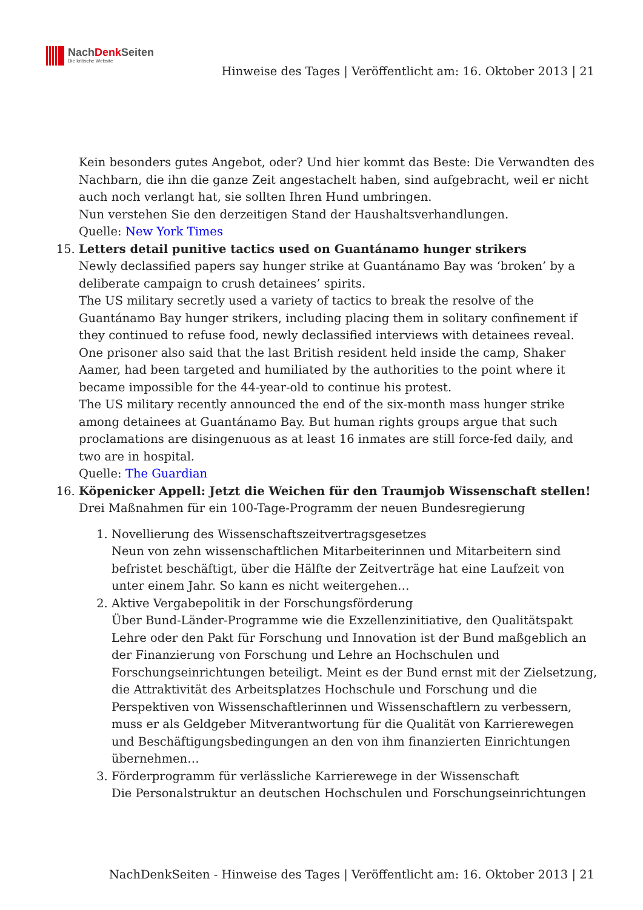NachDenk Seiten
Die kritische Website
Hinweise des Tages | Veröffentlicht am: 16. Oktober 2013 | 21
Kein besonders gutes Angebot, oder? Und hier kommt das Beste: Die Verwandten des Nachbarn, die ihn die ganze Zeit angestachelt haben, sind aufgebracht, weil er nicht auch noch verlangt hat, sie sollten Ihren Hund umbringen.
Nun verstehen Sie den derzeitigen Stand der Haushaltsverhandlungen.
Quelle: New York Times
15. Letters detail punitive tactics used on Guantánamo hunger strikers
Newly declassified papers say hunger strike at Guantánamo Bay was ‘broken’ by a deliberate campaign to crush detainees’ spirits.
The US military secretly used a variety of tactics to break the resolve of the Guantánamo Bay hunger strikers, including placing them in solitary confinement if they continued to refuse food, newly declassified interviews with detainees reveal. One prisoner also said that the last British resident held inside the camp, Shaker Aamer, had been targeted and humiliated by the authorities to the point where it became impossible for the 44-year-old to continue his protest.
The US military recently announced the end of the six-month mass hunger strike among detainees at Guantánamo Bay. But human rights groups argue that such proclamations are disingenuous as at least 16 inmates are still force-fed daily, and two are in hospital.
Quelle: The Guardian
16. Köpenicker Appell: Jetzt die Weichen für den Traumjob Wissenschaft stellen!
Drei Maßnahmen für ein 100-Tage-Programm der neuen Bundesregierung
1. Novellierung des Wissenschaftszeitvertragsgesetzes
Neun von zehn wissenschaftlichen Mitarbeiterinnen und Mitarbeitern sind befristet beschäftigt, über die Hälfte der Zeitverträge hat eine Laufzeit von unter einem Jahr. So kann es nicht weitergehen…
2. Aktive Vergabepolitik in der Forschungsförderung
Über Bund-Länder-Programme wie die Exzellenzinitiative, den Qualitätspakt Lehre oder den Pakt für Forschung und Innovation ist der Bund maßgeblich an der Finanzierung von Forschung und Lehre an Hochschulen und Forschungseinrichtungen beteiligt. Meint es der Bund ernst mit der Zielsetzung, die Attraktivität des Arbeitsplatzes Hochschule und Forschung und die Perspektiven von Wissenschaftlerinnen und Wissenschaftlern zu verbessern, muss er als Geldgeber Mitverantwortung für die Qualität von Karrierewegen und Beschäftigungsbedingungen an den von ihm finanzierten Einrichtungen übernehmen…
3. Förderprogramm für verlässliche Karrierewege in der Wissenschaft
Die Personalstruktur an deutschen Hochschulen und Forschungseinrichtungen
NachDenkSeiten - Hinweise des Tages | Veröffentlicht am: 16. Oktober 2013 | 21